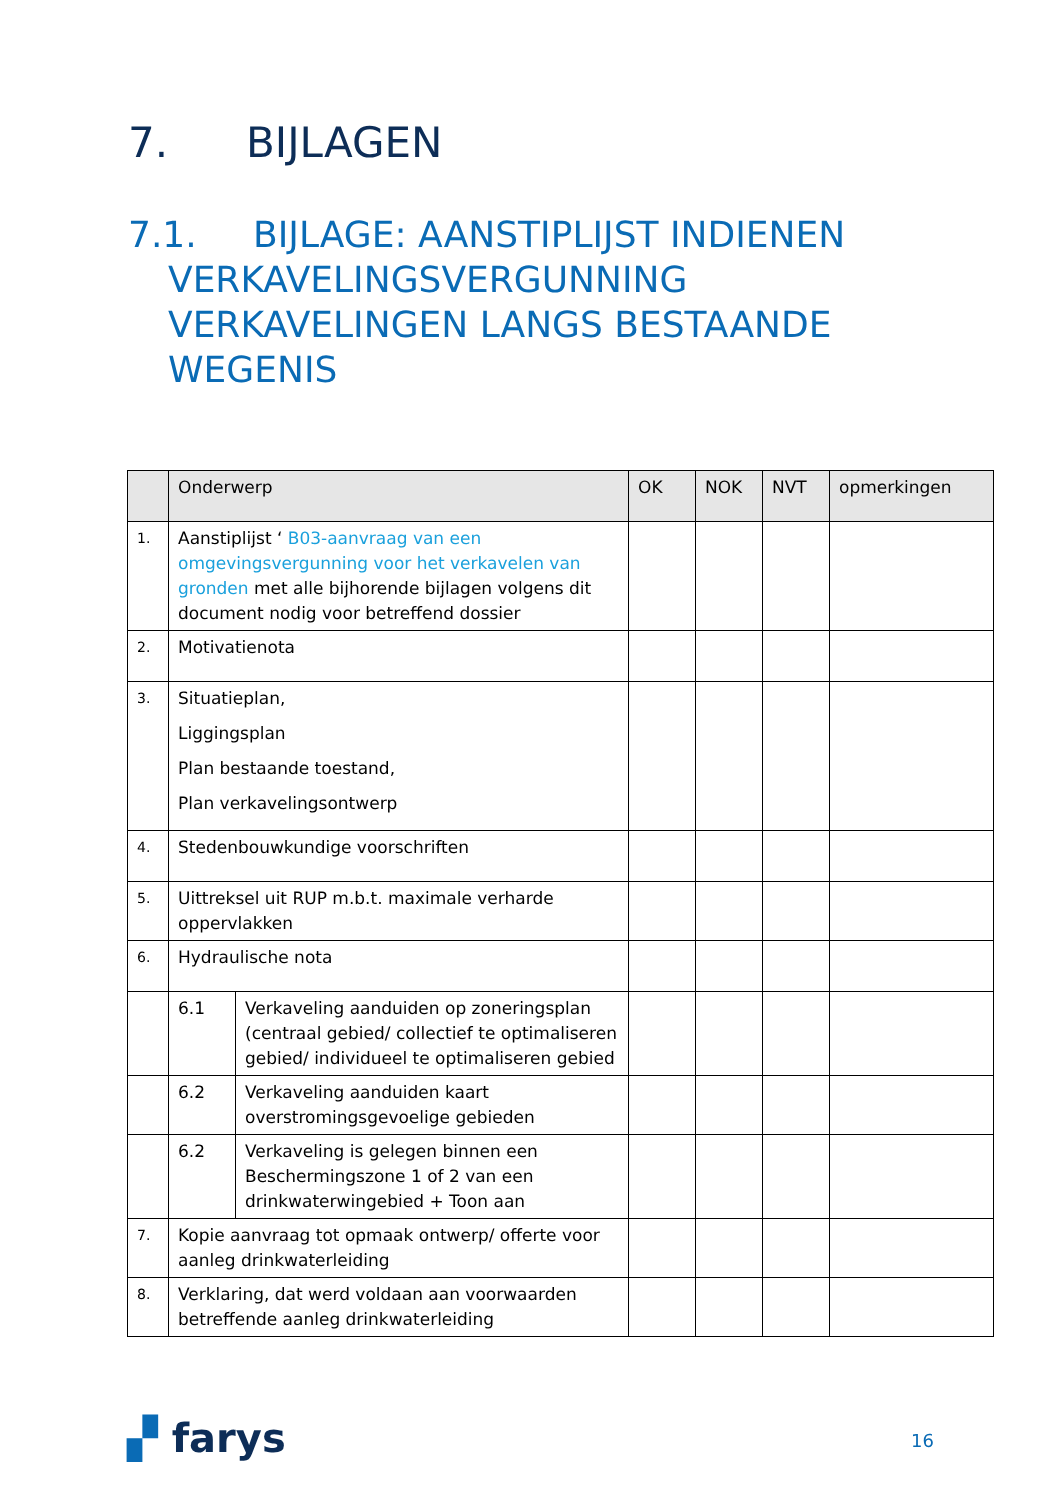7. BIJLAGEN
7.1. BIJLAGE: AANSTIPLIJST INDIENEN VERKAVELINGSVERGUNNING VERKAVELINGEN LANGS BESTAANDE WEGENIS
| | Onderwerp | | OK | NOK | NVT | opmerkingen |
| --- | --- | --- | --- | --- | --- | --- |
| 1. | Aanstiplijst ‘ B03-aanvraag van een omgevingsvergunning voor het verkavelen van gronden met alle bijhorende bijlagen volgens dit document nodig voor betreffend dossier | | | | | |
| 2. | Motivatienota | | | | | |
| 3. | Situatieplan, Liggingsplan Plan bestaande toestand, Plan verkavelingsontwerp | | | | | |
| 4. | Stedenbouwkundige voorschriften | | | | | |
| 5. | Uittreksel uit RUP m.b.t. maximale verharde oppervlakken | | | | | |
| 6. | Hydraulische nota | | | | | |
| | 6.1 | Verkaveling aanduiden op zoneringsplan (centraal gebied/ collectief te optimaliseren gebied/ individueel te optimaliseren gebied | | | | |
| | 6.2 | Verkaveling aanduiden kaart overstromingsgevoelige gebieden | | | | |
| | 6.2 | Verkaveling is gelegen binnen een Beschermingszone 1 of 2 van een drinkwaterwingebied + Toon aan | | | | |
| 7. | Kopie aanvraag tot opmaak ontwerp/ offerte voor aanleg drinkwaterleiding | | | | | |
| 8. | Verklaring, dat werd voldaan aan voorwaarden betreffende aanleg drinkwaterleiding | | | | | |
▞ farys 16